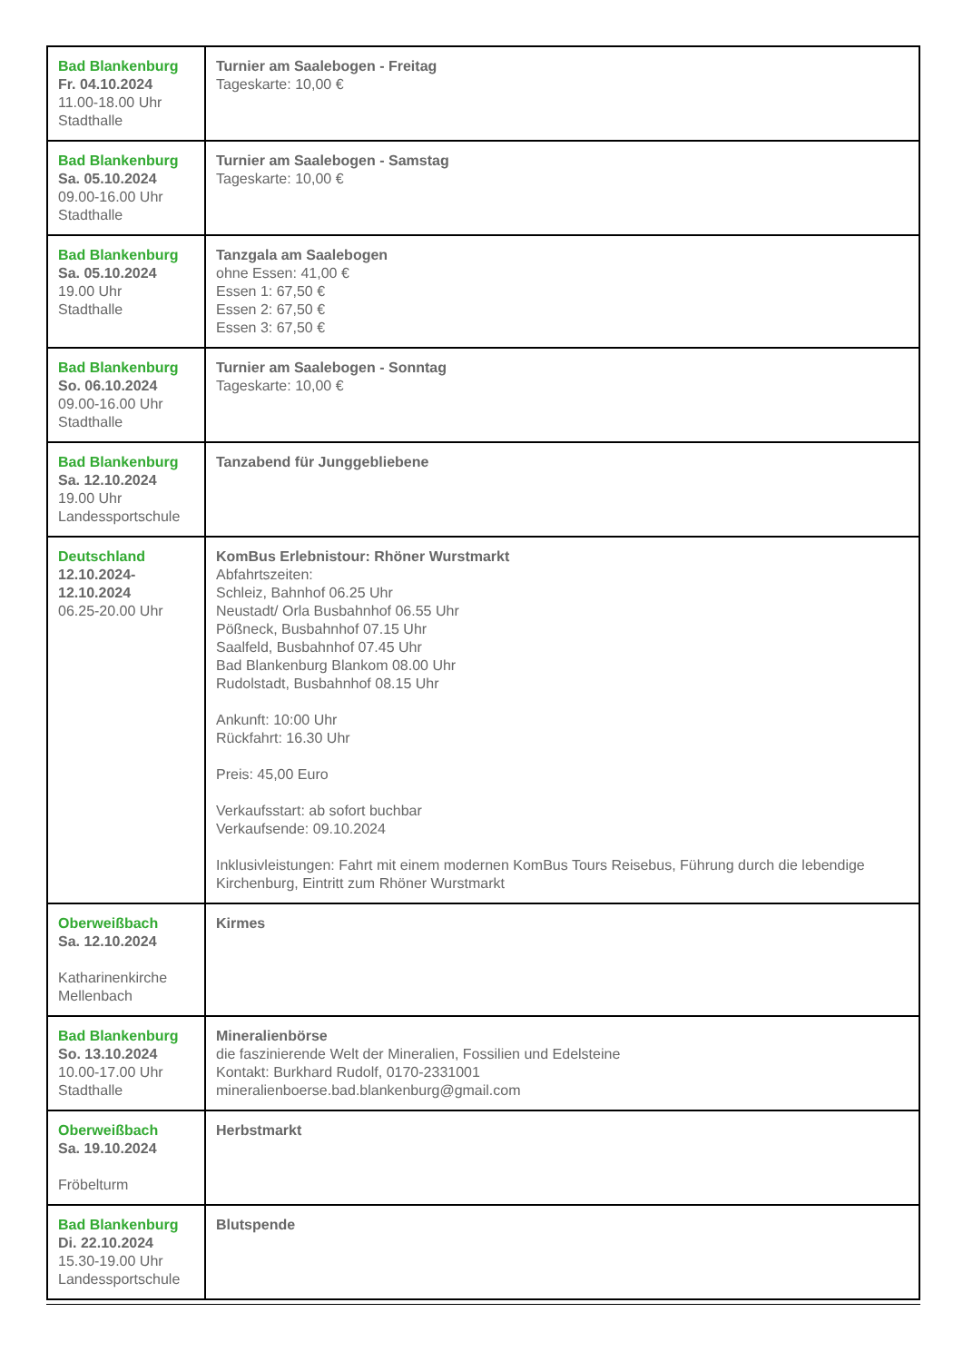| Bad Blankenburg Fr. 04.10.2024 11.00-18.00 Uhr Stadthalle | Turnier am Saalebogen - Freitag Tageskarte: 10,00 € |
| Bad Blankenburg Sa. 05.10.2024 09.00-16.00 Uhr Stadthalle | Turnier am Saalebogen - Samstag Tageskarte: 10,00 € |
| Bad Blankenburg Sa. 05.10.2024 19.00 Uhr Stadthalle | Tanzgala am Saalebogen ohne Essen: 41,00 € Essen 1: 67,50 € Essen 2: 67,50 € Essen 3: 67,50 € |
| Bad Blankenburg So. 06.10.2024 09.00-16.00 Uhr Stadthalle | Turnier am Saalebogen - Sonntag Tageskarte: 10,00 € |
| Bad Blankenburg Sa. 12.10.2024 19.00 Uhr Landessportschule | Tanzabend für Junggebliebene |
| Deutschland 12.10.2024- 12.10.2024 06.25-20.00 Uhr | KomBus Erlebnistour: Rhöner Wurstmarkt Abfahrtszeiten: Schleiz, Bahnhof 06.25 Uhr Neustadt/ Orla Busbahnhof 06.55 Uhr Pößneck, Busbahnhof 07.15 Uhr Saalfeld, Busbahnhof 07.45 Uhr Bad Blankenburg Blankom 08.00 Uhr Rudolstadt, Busbahnhof 08.15 Uhr Ankunft: 10:00 Uhr Rückfahrt: 16.30 Uhr Preis: 45,00 Euro Verkaufsstart: ab sofort buchbar Verkaufsende: 09.10.2024 Inklusivleistungen: Fahrt mit einem modernen KomBus Tours Reisebus, Führung durch die lebendige Kirchenburg, Eintritt zum Rhöner Wurstmarkt |
| Oberweißbach Sa. 12.10.2024 Katharinenkirche Mellenbach | Kirmes |
| Bad Blankenburg So. 13.10.2024 10.00-17.00 Uhr Stadthalle | Mineralienbörse die faszinierende Welt der Mineralien, Fossilien und Edelsteine Kontakt: Burkhard Rudolf, 0170-2331001 mineralienboerse.bad.blankenburg@gmail.com |
| Oberweißbach Sa. 19.10.2024 Fröbelturm | Herbstmarkt |
| Bad Blankenburg Di. 22.10.2024 15.30-19.00 Uhr Landessportschule | Blutspende |